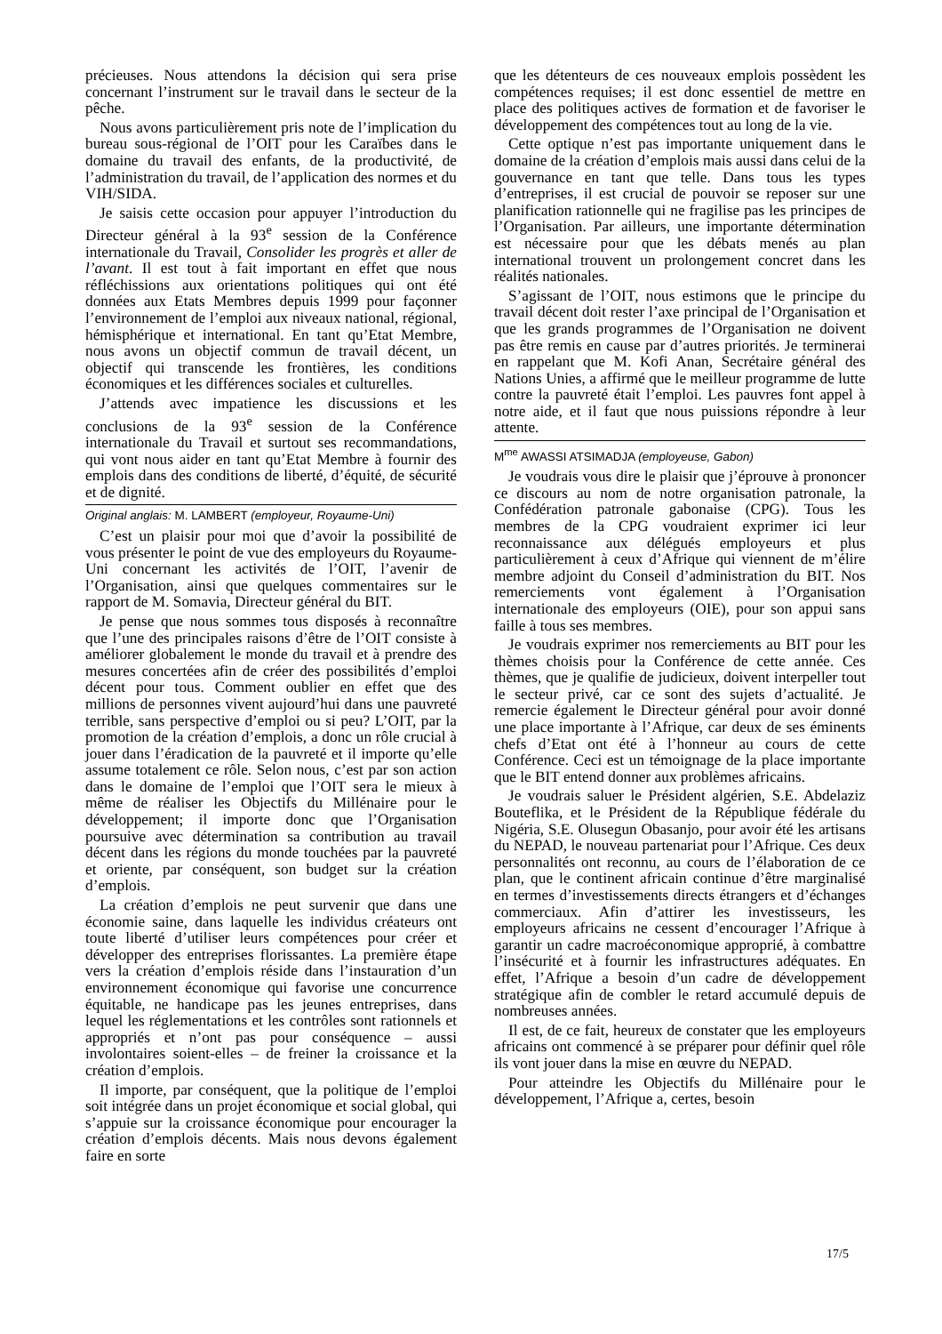précieuses. Nous attendons la décision qui sera prise concernant l’instrument sur le travail dans le secteur de la pêche.
Nous avons particulièrement pris note de l’implication du bureau sous-régional de l’OIT pour les Caraïbes dans le domaine du travail des enfants, de la productivité, de l’administration du travail, de l’application des normes et du VIH/SIDA.
Je saisis cette occasion pour appuyer l’introduction du Directeur général à la 93<sup>e</sup> session de la Conférence internationale du Travail, Consolider les progrès et aller de l’avant. Il est tout à fait important en effet que nous réfléchissions aux orientations politiques qui ont été données aux Etats Membres depuis 1999 pour façonner l’environnement de l’emploi aux niveaux national, régional, hémisphérique et international. En tant qu’Etat Membre, nous avons un objectif commun de travail décent, un objectif qui transcende les frontières, les conditions économiques et les différences sociales et culturelles.
J’attends avec impatience les discussions et les conclusions de la 93<sup>e</sup> session de la Conférence internationale du Travail et surtout ses recommandations, qui vont nous aider en tant qu’Etat Membre à fournir des emplois dans des conditions de liberté, d’équité, de sécurité et de dignité.
Original anglais: M. LAMBERT (employeur, Royaume-Uni)
C’est un plaisir pour moi que d’avoir la possibilité de vous présenter le point de vue des employeurs du Royaume-Uni concernant les activités de l’OIT, l’avenir de l’Organisation, ainsi que quelques commentaires sur le rapport de M. Somavia, Directeur général du BIT.
Je pense que nous sommes tous disposés à reconnaître que l’une des principales raisons d’être de l’OIT consiste à améliorer globalement le monde du travail et à prendre des mesures concertées afin de créer des possibilités d’emploi décent pour tous. Comment oublier en effet que des millions de personnes vivent aujourd’hui dans une pauvreté terrible, sans perspective d’emploi ou si peu? L’OIT, par la promotion de la création d’emplois, a donc un rôle crucial à jouer dans l’éradication de la pauvreté et il importe qu’elle assume totalement ce rôle. Selon nous, c’est par son action dans le domaine de l’emploi que l’OIT sera le mieux à même de réaliser les Objectifs du Millénaire pour le développement; il importe donc que l’Organisation poursuive avec détermination sa contribution au travail décent dans les régions du monde touchées par la pauvreté et oriente, par conséquent, son budget sur la création d’emplois.
La création d’emplois ne peut survenir que dans une économie saine, dans laquelle les individus créateurs ont toute liberté d’utiliser leurs compétences pour créer et développer des entreprises florissantes. La première étape vers la création d’emplois réside dans l’instauration d’un environnement économique qui favorise une concurrence équitable, ne handicape pas les jeunes entreprises, dans lequel les réglementations et les contrôles sont rationnels et appropriés et n’ont pas pour conséquence – aussi involontaires soient-elles – de freiner la croissance et la création d’emplois.
Il importe, par conséquent, que la politique de l’emploi soit intégrée dans un projet économique et social global, qui s’appuie sur la croissance économique pour encourager la création d’emplois décents. Mais nous devons également faire en sorte
que les détenteurs de ces nouveaux emplois possèdent les compétences requises; il est donc essentiel de mettre en place des politiques actives de formation et de favoriser le développement des compétences tout au long de la vie.
Cette optique n’est pas importante uniquement dans le domaine de la création d’emplois mais aussi dans celui de la gouvernance en tant que telle. Dans tous les types d’entreprises, il est crucial de pouvoir se reposer sur une planification rationnelle qui ne fragilise pas les principes de l’Organisation. Par ailleurs, une importante détermination est nécessaire pour que les débats menés au plan international trouvent un prolongement concret dans les réalités nationales.
S’agissant de l’OIT, nous estimons que le principe du travail décent doit rester l’axe principal de l’Organisation et que les grands programmes de l’Organisation ne doivent pas être remis en cause par d’autres priorités. Je terminerai en rappelant que M. Kofi Anan, Secrétaire général des Nations Unies, a affirmé que le meilleur programme de lutte contre la pauvreté était l’emploi. Les pauvres font appel à notre aide, et il faut que nous puissions répondre à leur attente.
M<sup>me</sup> AWASSI ATSIMADJA (employeuse, Gabon)
Je voudrais vous dire le plaisir que j’éprouve à prononcer ce discours au nom de notre organisation patronale, la Confédération patronale gabonaise (CPG). Tous les membres de la CPG voudraient exprimer ici leur reconnaissance aux délégués employeurs et plus particulièrement à ceux d’Afrique qui viennent de m’élire membre adjoint du Conseil d’administration du BIT. Nos remerciements vont également à l’Organisation internationale des employeurs (OIE), pour son appui sans faille à tous ses membres.
Je voudrais exprimer nos remerciements au BIT pour les thèmes choisis pour la Conférence de cette année. Ces thèmes, que je qualifie de judicieux, doivent interpeller tout le secteur privé, car ce sont des sujets d’actualité. Je remercie également le Directeur général pour avoir donné une place importante à l’Afrique, car deux de ses éminents chefs d’Etat ont été à l’honneur au cours de cette Conférence. Ceci est un témoignage de la place importante que le BIT entend donner aux problèmes africains.
Je voudrais saluer le Président algérien, S.E. Abdelaziz Bouteflika, et le Président de la République fédérale du Nigéria, S.E. Olusegun Obasanjo, pour avoir été les artisans du NEPAD, le nouveau partenariat pour l’Afrique. Ces deux personnalités ont reconnu, au cours de l’élaboration de ce plan, que le continent africain continue d’être marginalisé en termes d’investissements directs étrangers et d’échanges commerciaux. Afin d’attirer les investisseurs, les employeurs africains ne cessent d’encourager l’Afrique à garantir un cadre macroéconomique approprié, à combattre l’insécurité et à fournir les infrastructures adéquates. En effet, l’Afrique a besoin d’un cadre de développement stratégique afin de combler le retard accumulé depuis de nombreuses années.
Il est, de ce fait, heureux de constater que les employeurs africains ont commencé à se préparer pour définir quel rôle ils vont jouer dans la mise en œuvre du NEPAD.
Pour atteindre les Objectifs du Millénaire pour le développement, l’Afrique a, certes, besoin
17/5